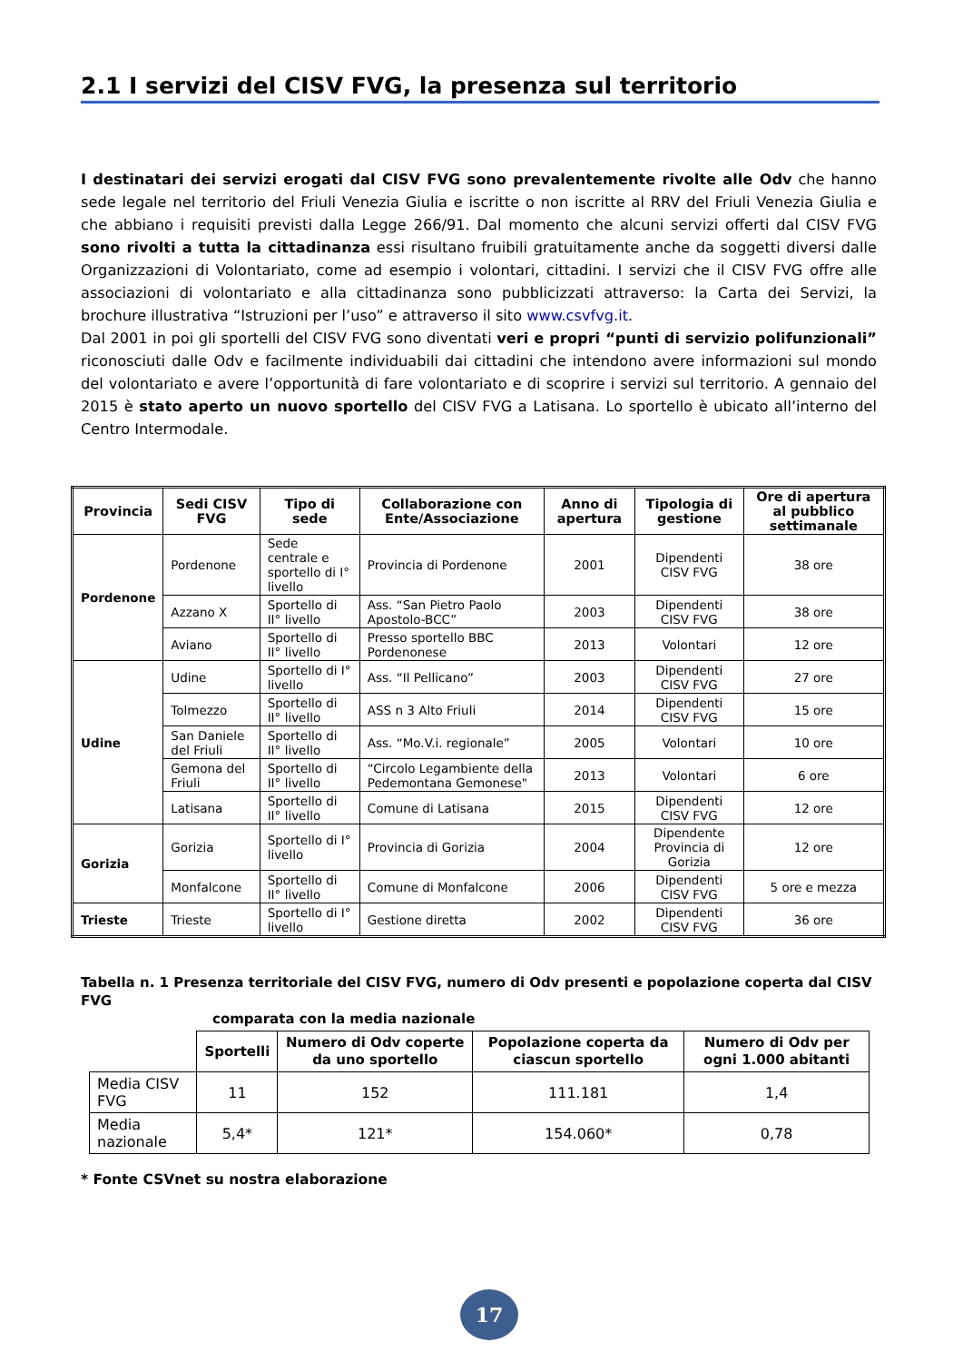2.1 I servizi del CISV FVG, la presenza sul territorio
I destinatari dei servizi erogati dal CISV FVG sono prevalentemente rivolte alle Odv che hanno sede legale nel territorio del Friuli Venezia Giulia e iscritte o non iscritte al RRV del Friuli Venezia Giulia e che abbiano i requisiti previsti dalla Legge 266/91. Dal momento che alcuni servizi offerti dal CISV FVG sono rivolti a tutta la cittadinanza essi risultano fruibili gratuitamente anche da soggetti diversi dalle Organizzazioni di Volontariato, come ad esempio i volontari, cittadini. I servizi che il CISV FVG offre alle associazioni di volontariato e alla cittadinanza sono pubblicizzati attraverso: la Carta dei Servizi, la brochure illustrativa “Istruzioni per l’uso” e attraverso il sito www.csvfvg.it.
Dal 2001 in poi gli sportelli del CISV FVG sono diventati veri e propri “punti di servizio polifunzionali” riconosciuti dalle Odv e facilmente individuabili dai cittadini che intendono avere informazioni sul mondo del volontariato e avere l’opportunità di fare volontariato e di scoprire i servizi sul territorio. A gennaio del 2015 è stato aperto un nuovo sportello del CISV FVG a Latisana. Lo sportello è ubicato all’interno del Centro Intermodale.
| Provincia | Sedi CISV FVG | Tipo di sede | Collaborazione con Ente/Associazione | Anno di apertura | Tipologia di gestione | Ore di apertura al pubblico settimanale |
| --- | --- | --- | --- | --- | --- | --- |
| Pordenone | Pordenone | Sede centrale e sportello di I° livello | Provincia di Pordenone | 2001 | Dipendenti CISV FVG | 38 ore |
| | Azzano X | Sportello di II° livello | Ass. “San Pietro Paolo Apostolo-BCC” | 2003 | Dipendenti CISV FVG | 38 ore |
| | Aviano | Sportello di II° livello | Presso sportello BBC Pordenonese | 2013 | Volontari | 12 ore |
| Udine | Udine | Sportello di I° livello | Ass. “Il Pellicano” | 2003 | Dipendenti CISV FVG | 27 ore |
| | Tolmezzo | Sportello di II° livello | ASS n 3 Alto Friuli | 2014 | Dipendenti CISV FVG | 15 ore |
| | San Daniele del Friuli | Sportello di II° livello | Ass. “Mo.V.i. regionale” | 2005 | Volontari | 10 ore |
| | Gemona del Friuli | Sportello di II° livello | “Circolo Legambiente della Pedemontana Gemonese" | 2013 | Volontari | 6 ore |
| | Latisana | Sportello di II° livello | Comune di Latisana | 2015 | Dipendenti CISV FVG | 12 ore |
| Gorizia | Gorizia | Sportello di I° livello | Provincia di Gorizia | 2004 | Dipendente Provincia di Gorizia | 12 ore |
| | Monfalcone | Sportello di II° livello | Comune di Monfalcone | 2006 | Dipendenti CISV FVG | 5 ore e mezza |
| Trieste | Trieste | Sportello di I° livello | Gestione diretta | 2002 | Dipendenti CISV FVG | 36 ore |
Tabella n. 1 Presenza territoriale del CISV FVG, numero di Odv presenti e popolazione coperta dal CISV FVG
comparata con la media nazionale
| | Sportelli | Numero di Odv coperte da uno sportello | Popolazione coperta da ciascun sportello | Numero di Odv per ogni 1.000 abitanti |
| --- | --- | --- | --- | --- |
| Media CISV FVG | 11 | 152 | 111.181 | 1,4 |
| Media nazionale | 5,4* | 121* | 154.060* | 0,78 |
* Fonte CSVnet su nostra elaborazione
17